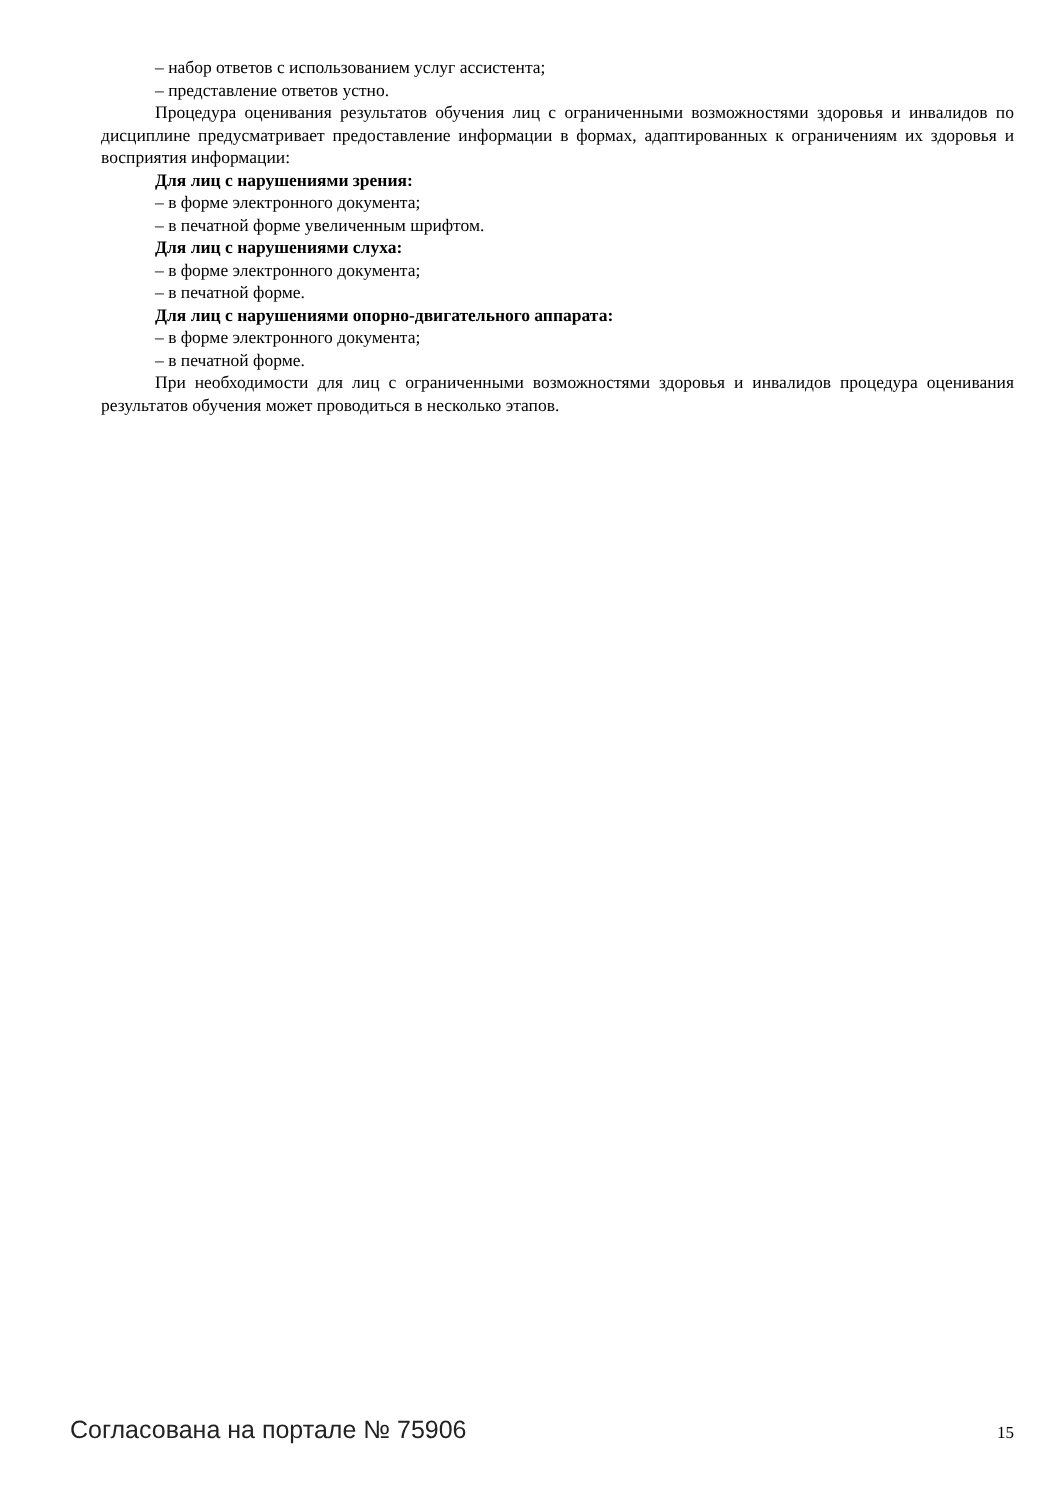– набор ответов с использованием услуг ассистента;
– представление ответов устно.
Процедура оценивания результатов обучения лиц с ограниченными возможностями здоровья и инвалидов по дисциплине предусматривает предоставление информации в формах, адаптированных к ограничениям их здоровья и восприятия информации:
Для лиц с нарушениями зрения:
– в форме электронного документа;
– в печатной форме увеличенным шрифтом.
Для лиц с нарушениями слуха:
– в форме электронного документа;
– в печатной форме.
Для лиц с нарушениями опорно-двигательного аппарата:
– в форме электронного документа;
– в печатной форме.
При необходимости для лиц с ограниченными возможностями здоровья и инвалидов процедура оценивания результатов обучения может проводиться в несколько этапов.
Согласована на портале № 75906 15